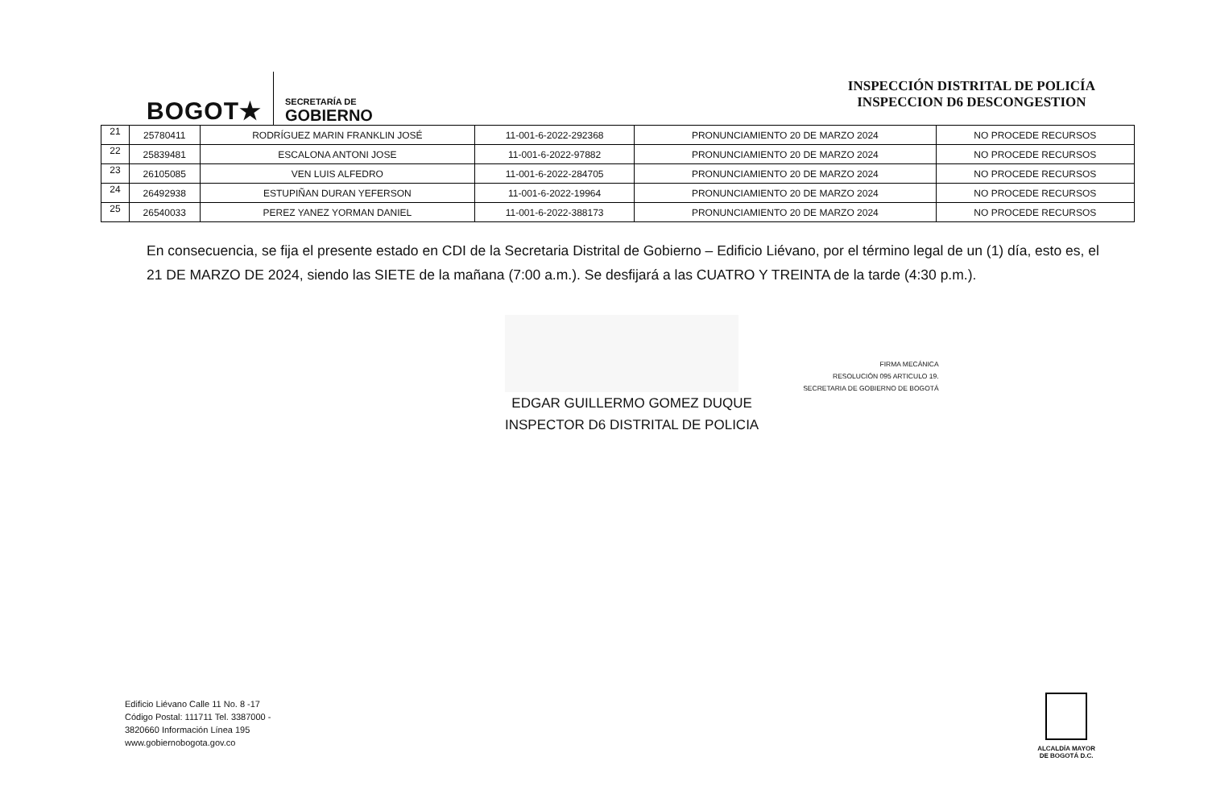BOGOT★
SECRETARÍA DE
GOBIERNO
INSPECCIÓN DISTRITAL DE POLICÍA
INSPECCION D6 DESCONGESTION
| 21 | 25780411 | RODRÍGUEZ MARIN FRANKLIN JOSÉ | 11-001-6-2022-292368 | PRONUNCIAMIENTO 20 DE MARZO 2024 | NO PROCEDE RECURSOS |
| 22 | 25839481 | ESCALONA ANTONI JOSE | 11-001-6-2022-97882 | PRONUNCIAMIENTO 20 DE MARZO 2024 | NO PROCEDE RECURSOS |
| 23 | 26105085 | VEN LUIS ALFEDRO | 11-001-6-2022-284705 | PRONUNCIAMIENTO 20 DE MARZO 2024 | NO PROCEDE RECURSOS |
| 24 | 26492938 | ESTUPIÑAN DURAN YEFERSON | 11-001-6-2022-19964 | PRONUNCIAMIENTO 20 DE MARZO 2024 | NO PROCEDE RECURSOS |
| 25 | 26540033 | PEREZ YANEZ YORMAN DANIEL | 11-001-6-2022-388173 | PRONUNCIAMIENTO 20 DE MARZO 2024 | NO PROCEDE RECURSOS |
En consecuencia, se fija el presente estado en CDI de la Secretaria Distrital de Gobierno – Edificio Liévano, por el término legal de un (1) día, esto es, el 21 DE MARZO DE 2024, siendo las SIETE de la mañana (7:00 a.m.). Se desfijará a las CUATRO Y TREINTA de la tarde (4:30 p.m.).
EDGAR GUILLERMO GOMEZ DUQUE
INSPECTOR D6 DISTRITAL DE POLICIA
FIRMA MECÁNICA
RESOLUCIÓN 095 ARTICULO 19.
SECRETARIA DE GOBIERNO DE BOGOTÁ
Edificio Liévano Calle 11 No. 8 -17
Código Postal: 111711 Tel. 3387000 -
3820660 Información Línea 195
www.gobiernobogota.gov.co
ALCALDÍA MAYOR
DE BOGOTÁ D.C.